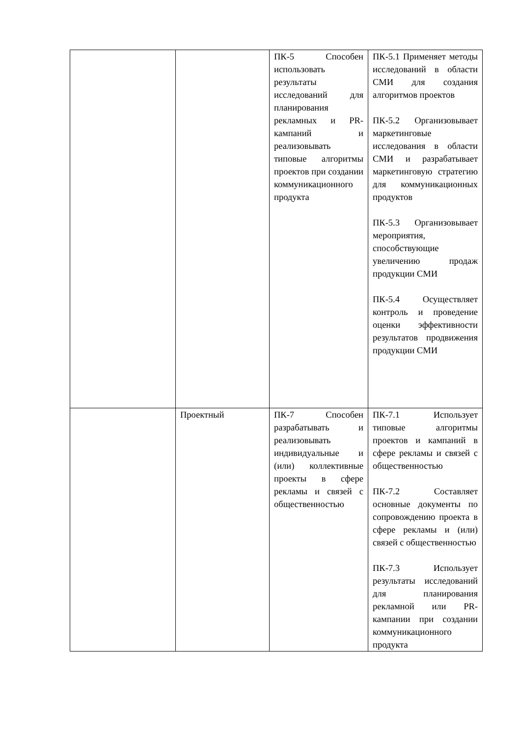| | | ПК-5 Способен использовать результаты исследований для планирования рекламных и PR-кампаний и реализовывать типовые алгоритмы проектов при создании коммуникационного продукта | ПК-5.1 Применяет методы исследований в области СМИ для создания алгоритмов проектов ПК-5.2 Организовывает маркетинговые исследования в области СМИ и разрабатывает маркетинговую стратегию для коммуникационных продуктов ПК-5.3 Организовывает мероприятия, способствующие увеличению продаж продукции СМИ ПК-5.4 Осуществляет контроль и проведение оценки эффективности результатов продвижения продукции СМИ |
| | Проектный | ПК-7 Способен разрабатывать и реализовывать индивидуальные и (или) коллективные проекты в сфере рекламы и связей с общественностью | ПК-7.1 Использует типовые алгоритмы проектов и кампаний в сфере рекламы и связей с общественностью ПК-7.2 Составляет основные документы по сопровождению проекта в сфере рекламы и (или) связей с общественностью ПК-7.3 Использует результаты исследований для планирования рекламной или PR-кампании при создании коммуникационного продукта |